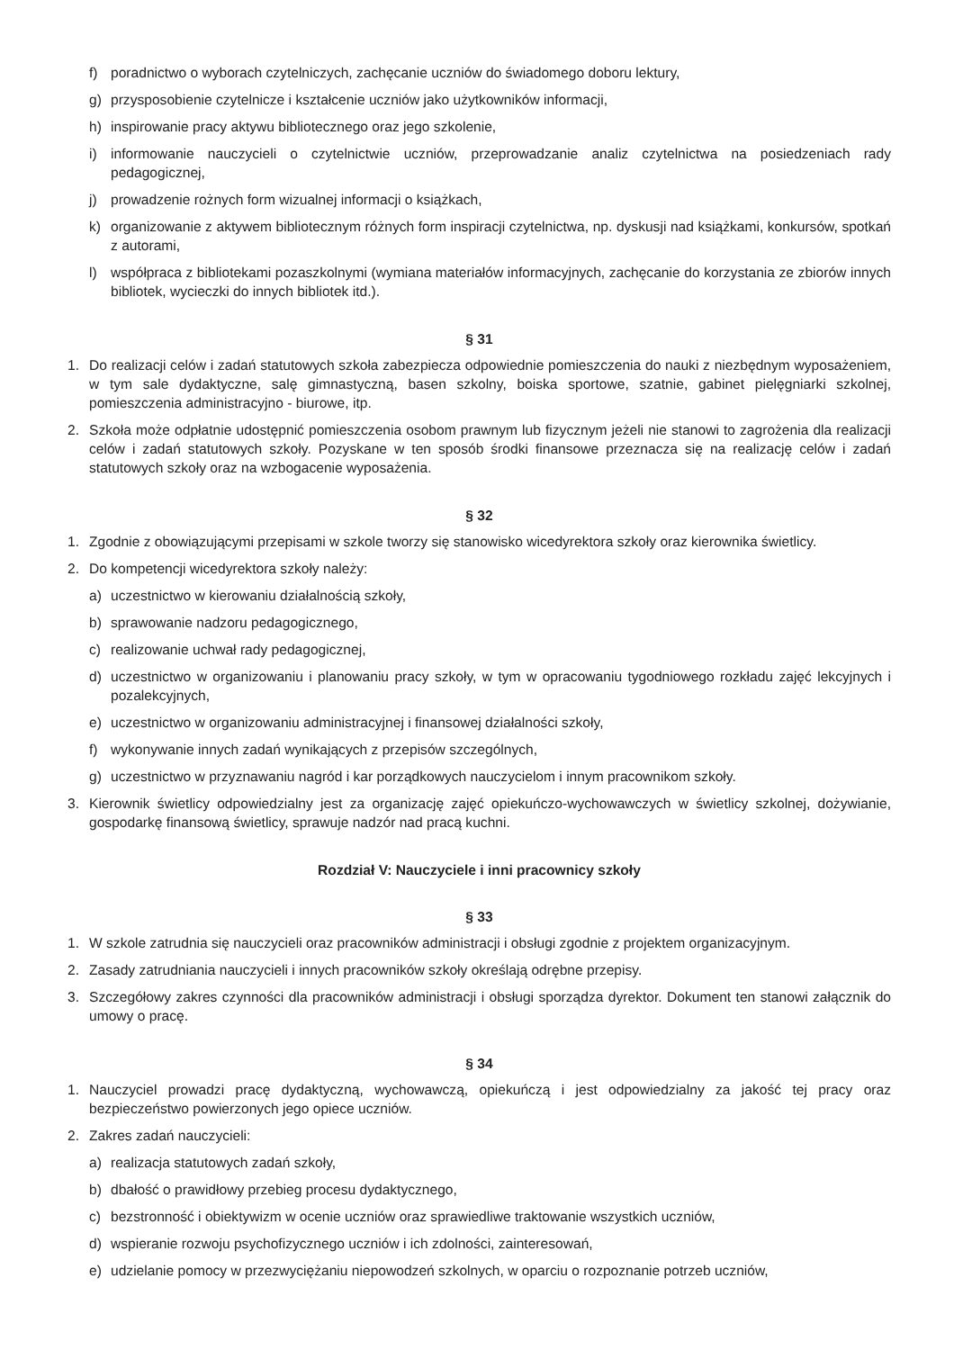f) poradnictwo o wyborach czytelniczych, zachęcanie uczniów do świadomego doboru lektury,
g) przysposobienie czytelnicze i kształcenie uczniów jako użytkowników informacji,
h) inspirowanie pracy aktywu bibliotecznego oraz jego szkolenie,
i) informowanie nauczycieli o czytelnictwie uczniów, przeprowadzanie analiz czytelnictwa na posiedzeniach rady pedagogicznej,
j) prowadzenie rożnych form wizualnej informacji o książkach,
k) organizowanie z aktywem bibliotecznym różnych form inspiracji czytelnictwa, np. dyskusji nad książkami, konkursów, spotkań z autorami,
l) współpraca z bibliotekami pozaszkolnymi (wymiana materiałów informacyjnych, zachęcanie do korzystania ze zbiorów innych bibliotek, wycieczki do innych bibliotek itd.).
§ 31
1. Do realizacji celów i zadań statutowych szkoła zabezpiecza odpowiednie pomieszczenia do nauki z niezbędnym wyposażeniem, w tym sale dydaktyczne, salę gimnastyczną, basen szkolny, boiska sportowe, szatnie, gabinet pielęgniarki szkolnej, pomieszczenia administracyjno - biurowe, itp.
2. Szkoła może odpłatnie udostępnić pomieszczenia osobom prawnym lub fizycznym jeżeli nie stanowi to zagrożenia dla realizacji celów i zadań statutowych szkoły. Pozyskane w ten sposób środki finansowe przeznacza się na realizację celów i zadań statutowych szkoły oraz na wzbogacenie wyposażenia.
§ 32
1. Zgodnie z obowiązującymi przepisami w szkole tworzy się stanowisko wicedyrektora szkoły oraz kierownika świetlicy.
2. Do kompetencji wicedyrektora szkoły należy:
a) uczestnictwo w kierowaniu działalnością szkoły,
b) sprawowanie nadzoru pedagogicznego,
c) realizowanie uchwał rady pedagogicznej,
d) uczestnictwo w organizowaniu i planowaniu pracy szkoły, w tym w opracowaniu tygodniowego rozkładu zajęć lekcyjnych i pozalekcyjnych,
e) uczestnictwo w organizowaniu administracyjnej i finansowej działalności szkoły,
f) wykonywanie innych zadań wynikających z przepisów szczególnych,
g) uczestnictwo w przyznawaniu nagród i kar porządkowych nauczycielom i innym pracownikom szkoły.
3. Kierownik świetlicy odpowiedzialny jest za organizację zajęć opiekuńczo-wychowawczych w świetlicy szkolnej, dożywianie, gospodarkę finansową świetlicy, sprawuje nadzór nad pracą kuchni.
Rozdział V: Nauczyciele i inni pracownicy szkoły
§ 33
1. W szkole zatrudnia się nauczycieli oraz pracowników administracji i obsługi zgodnie z projektem organizacyjnym.
2. Zasady zatrudniania nauczycieli i innych pracowników szkoły określają odrębne przepisy.
3. Szczegółowy zakres czynności dla pracowników administracji i obsługi sporządza dyrektor. Dokument ten stanowi załącznik do umowy o pracę.
§ 34
1. Nauczyciel prowadzi pracę dydaktyczną, wychowawczą, opiekuńczą i jest odpowiedzialny za jakość tej pracy oraz bezpieczeństwo powierzonych jego opiece uczniów.
2. Zakres zadań nauczycieli:
a) realizacja statutowych zadań szkoły,
b) dbałość o prawidłowy przebieg procesu dydaktycznego,
c) bezstronność i obiektywizm w ocenie uczniów oraz sprawiedliwe traktowanie wszystkich uczniów,
d) wspieranie rozwoju psychofizycznego uczniów i ich zdolności, zainteresowań,
e) udzielanie pomocy w przezwyciężaniu niepowodzeń szkolnych, w oparciu o rozpoznanie potrzeb uczniów,